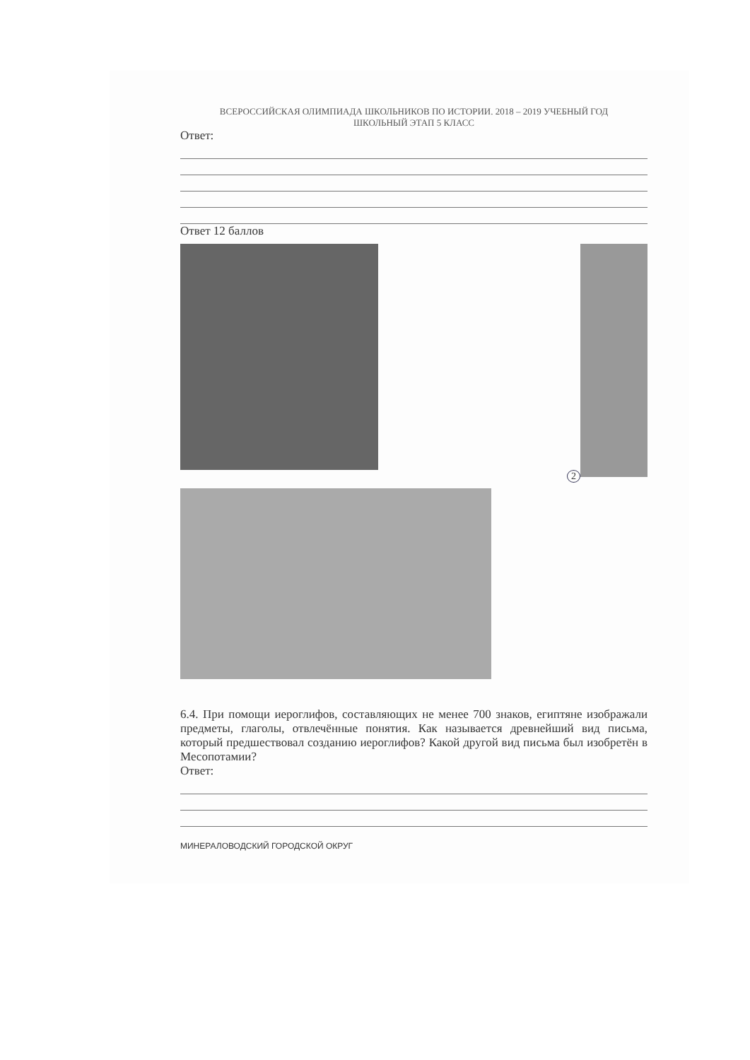ВСЕРОССИЙСКАЯ ОЛИМПИАДА ШКОЛЬНИКОВ ПО ИСТОРИИ. 2018 – 2019 УЧЕБНЫЙ ГОД
ШКОЛЬНЫЙ ЭТАП 5 КЛАСС
Ответ:
Ответ 12 баллов
2
6.4. При помощи иероглифов, составляющих не менее 700 знаков, египтяне изображали предметы, глаголы, отвлечённые понятия. Как называется древнейший вид письма, который предшествовал созданию иероглифов? Какой другой вид письма был изобретён в Месопотамии?
Ответ:
МИНЕРАЛОВОДСКИЙ ГОРОДСКОЙ ОКРУГ